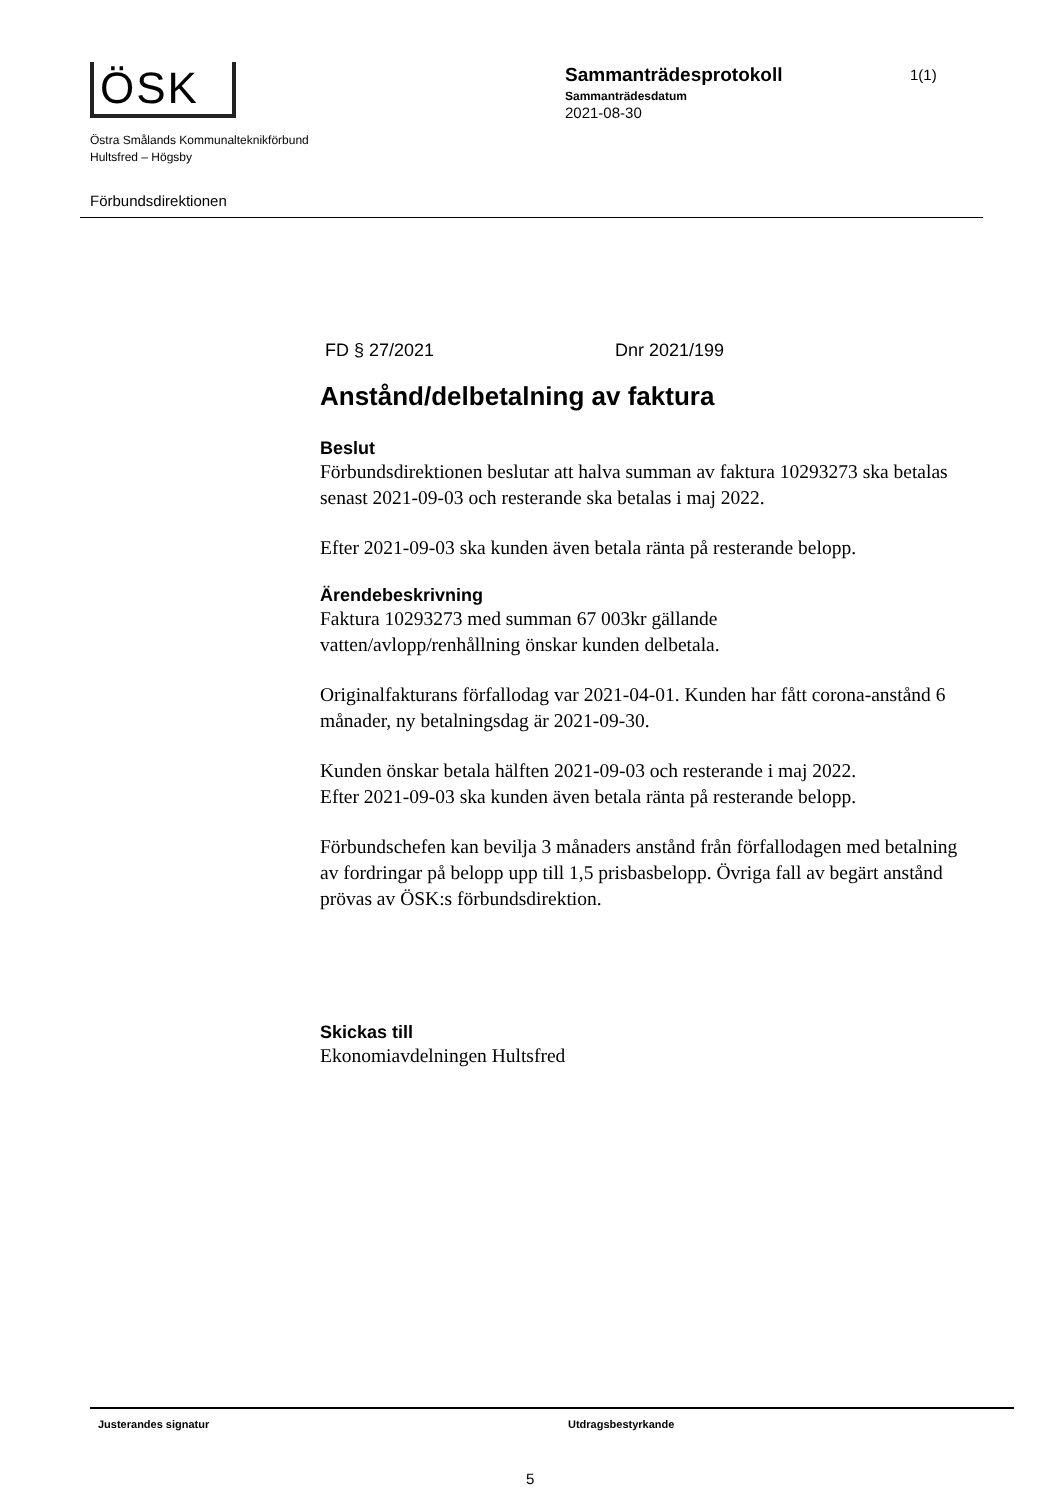ÖSK
Östra Smålands Kommunalteknikförbund
Hultsfred – Högsby
Sammanträdesprotokoll
Sammanträdesdatum
2021-08-30
1(1)
Förbundsdirektionen
FD § 27/2021 Dnr 2021/199
Anstånd/delbetalning av faktura
Beslut
Förbundsdirektionen beslutar att halva summan av faktura 10293273 ska betalas senast 2021-09-03 och resterande ska betalas i maj 2022.
Efter 2021-09-03 ska kunden även betala ränta på resterande belopp.
Ärendebeskrivning
Faktura 10293273 med summan 67 003kr gällande
vatten/avlopp/renhållning önskar kunden delbetala.
Originalfakturans förfallodag var 2021-04-01. Kunden har fått corona-anstånd 6 månader, ny betalningsdag är 2021-09-30.
Kunden önskar betala hälften 2021-09-03 och resterande i maj 2022.
Efter 2021-09-03 ska kunden även betala ränta på resterande belopp.
Förbundschefen kan bevilja 3 månaders anstånd från förfallodagen med betalning av fordringar på belopp upp till 1,5 prisbasbelopp. Övriga fall av begärt anstånd prövas av ÖSK:s förbundsdirektion.
Skickas till
Ekonomiavdelningen Hultsfred
Justerandes signatur Utdragsbestyrkande
5